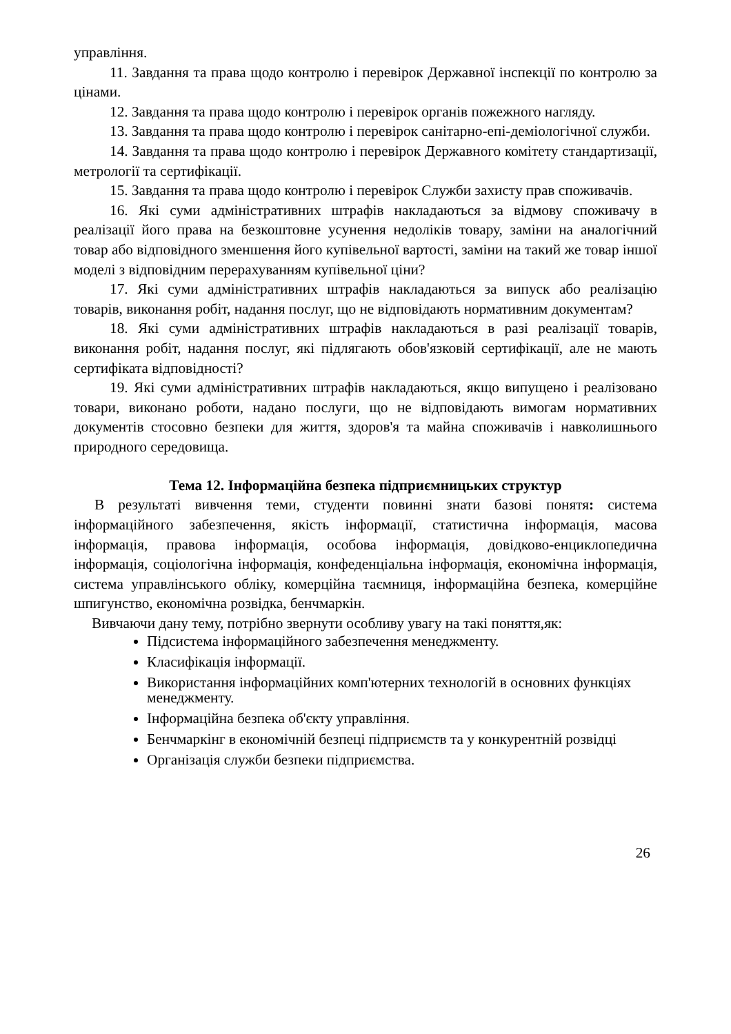управління.
11. Завдання та права щодо контролю і перевірок Державної інспекції по контролю за цінами.
12. Завдання та права щодо контролю і перевірок органів пожежного нагляду.
13. Завдання та права щодо контролю і перевірок санітарно-епі-деміологічної служби.
14. Завдання та права щодо контролю і перевірок Державного комітету стандартизації, метрології та сертифікації.
15. Завдання та права щодо контролю і перевірок Служби захисту прав споживачів.
16. Які суми адміністративних штрафів накладаються за відмову споживачу в реалізації його права на безкоштовне усунення недоліків товару, заміни на аналогічний товар або відповідного зменшення його купівельної вартості, заміни на такий же товар іншої моделі з відповідним перерахуванням купівельної ціни?
17. Які суми адміністративних штрафів накладаються за випуск або реалізацію товарів, виконання робіт, надання послуг, що не відповідають нормативним документам?
18. Які суми адміністративних штрафів накладаються в разі реалізації товарів, виконання робіт, надання послуг, які підлягають обов'язковій сертифікації, але не мають сертифіката відповідності?
19. Які суми адміністративних штрафів накладаються, якщо випущено і реалізовано товари, виконано роботи, надано послуги, що не відповідають вимогам нормативних документів стосовно безпеки для життя, здоров'я та майна споживачів і навколишнього природного середовища.
Тема 12. Інформаційна безпека підприємницьких структур
В результаті вивчення теми, студенти повинні знати базові понятя: система інформаційного забезпечення, якість інформації, статистична інформація, масова інформація, правова інформація, особова інформація, довідково-енциклопедична інформація, соціологічна інформація, конфеденціальна інформація, економічна інформація, система управлінського обліку, комерційна таємниця, інформаційна безпека, комерційне шпигунство, економічна розвідка, бенчмаркін.
Вивчаючи дану тему, потрібно звернути особливу увагу на такі поняття,як:
Підсистема інформаційного забезпечення менеджменту.
Класифікація інформації.
Використання інформаційних комп'ютерних технологій в основних функціях менеджменту.
Інформаційна безпека об'єкту управління.
Бенчмаркінг в економічній безпеці підприємств та у конкурентній розвідці
Організація служби безпеки підприємства.
26